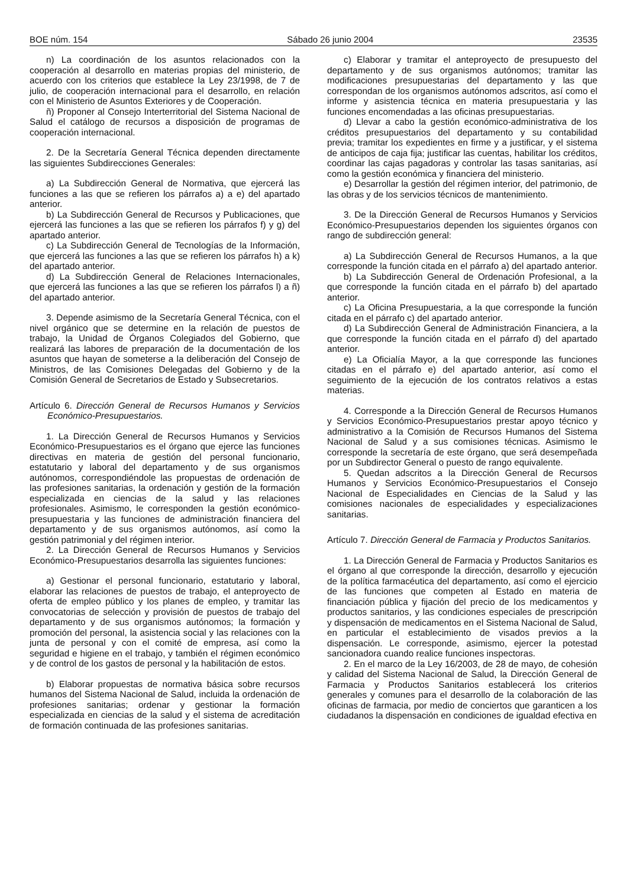BOE núm. 154 Sábado 26 junio 2004 23535
n) La coordinación de los asuntos relacionados con la cooperación al desarrollo en materias propias del ministerio, de acuerdo con los criterios que establece la Ley 23/1998, de 7 de julio, de cooperación internacional para el desarrollo, en relación con el Ministerio de Asuntos Exteriores y de Cooperación.
ñ) Proponer al Consejo Interterritorial del Sistema Nacional de Salud el catálogo de recursos a disposición de programas de cooperación internacional.
2. De la Secretaría General Técnica dependen directamente las siguientes Subdirecciones Generales:
a) La Subdirección General de Normativa, que ejercerá las funciones a las que se refieren los párrafos a) a e) del apartado anterior.
b) La Subdirección General de Recursos y Publicaciones, que ejercerá las funciones a las que se refieren los párrafos f) y g) del apartado anterior.
c) La Subdirección General de Tecnologías de la Información, que ejercerá las funciones a las que se refieren los párrafos h) a k) del apartado anterior.
d) La Subdirección General de Relaciones Internacionales, que ejercerá las funciones a las que se refieren los párrafos l) a ñ) del apartado anterior.
3. Depende asimismo de la Secretaría General Técnica, con el nivel orgánico que se determine en la relación de puestos de trabajo, la Unidad de Órganos Colegiados del Gobierno, que realizará las labores de preparación de la documentación de los asuntos que hayan de someterse a la deliberación del Consejo de Ministros, de las Comisiones Delegadas del Gobierno y de la Comisión General de Secretarios de Estado y Subsecretarios.
Artículo 6. Dirección General de Recursos Humanos y Servicios Económico-Presupuestarios.
1. La Dirección General de Recursos Humanos y Servicios Económico-Presupuestarios es el órgano que ejerce las funciones directivas en materia de gestión del personal funcionario, estatutario y laboral del departamento y de sus organismos autónomos, correspondiéndole las propuestas de ordenación de las profesiones sanitarias, la ordenación y gestión de la formación especializada en ciencias de la salud y las relaciones profesionales. Asimismo, le corresponden la gestión económico-presupuestaria y las funciones de administración financiera del departamento y de sus organismos autónomos, así como la gestión patrimonial y del régimen interior.
2. La Dirección General de Recursos Humanos y Servicios Económico-Presupuestarios desarrolla las siguientes funciones:
a) Gestionar el personal funcionario, estatutario y laboral, elaborar las relaciones de puestos de trabajo, el anteproyecto de oferta de empleo público y los planes de empleo, y tramitar las convocatorias de selección y provisión de puestos de trabajo del departamento y de sus organismos autónomos; la formación y promoción del personal, la asistencia social y las relaciones con la junta de personal y con el comité de empresa, así como la seguridad e higiene en el trabajo, y también el régimen económico y de control de los gastos de personal y la habilitación de estos.
b) Elaborar propuestas de normativa básica sobre recursos humanos del Sistema Nacional de Salud, incluida la ordenación de profesiones sanitarias; ordenar y gestionar la formación especializada en ciencias de la salud y el sistema de acreditación de formación continuada de las profesiones sanitarias.
c) Elaborar y tramitar el anteproyecto de presupuesto del departamento y de sus organismos autónomos; tramitar las modificaciones presupuestarias del departamento y las que correspondan de los organismos autónomos adscritos, así como el informe y asistencia técnica en materia presupuestaria y las funciones encomendadas a las oficinas presupuestarias.
d) Llevar a cabo la gestión económico-administrativa de los créditos presupuestarios del departamento y su contabilidad previa; tramitar los expedientes en firme y a justificar, y el sistema de anticipos de caja fija; justificar las cuentas, habilitar los créditos, coordinar las cajas pagadoras y controlar las tasas sanitarias, así como la gestión económica y financiera del ministerio.
e) Desarrollar la gestión del régimen interior, del patrimonio, de las obras y de los servicios técnicos de mantenimiento.
3. De la Dirección General de Recursos Humanos y Servicios Económico-Presupuestarios dependen los siguientes órganos con rango de subdirección general:
a) La Subdirección General de Recursos Humanos, a la que corresponde la función citada en el párrafo a) del apartado anterior.
b) La Subdirección General de Ordenación Profesional, a la que corresponde la función citada en el párrafo b) del apartado anterior.
c) La Oficina Presupuestaria, a la que corresponde la función citada en el párrafo c) del apartado anterior.
d) La Subdirección General de Administración Financiera, a la que corresponde la función citada en el párrafo d) del apartado anterior.
e) La Oficialía Mayor, a la que corresponde las funciones citadas en el párrafo e) del apartado anterior, así como el seguimiento de la ejecución de los contratos relativos a estas materias.
4. Corresponde a la Dirección General de Recursos Humanos y Servicios Económico-Presupuestarios prestar apoyo técnico y administrativo a la Comisión de Recursos Humanos del Sistema Nacional de Salud y a sus comisiones técnicas. Asimismo le corresponde la secretaría de este órgano, que será desempeñada por un Subdirector General o puesto de rango equivalente.
5. Quedan adscritos a la Dirección General de Recursos Humanos y Servicios Económico-Presupuestarios el Consejo Nacional de Especialidades en Ciencias de la Salud y las comisiones nacionales de especialidades y especializaciones sanitarias.
Artículo 7. Dirección General de Farmacia y Productos Sanitarios.
1. La Dirección General de Farmacia y Productos Sanitarios es el órgano al que corresponde la dirección, desarrollo y ejecución de la política farmacéutica del departamento, así como el ejercicio de las funciones que competen al Estado en materia de financiación pública y fijación del precio de los medicamentos y productos sanitarios, y las condiciones especiales de prescripción y dispensación de medicamentos en el Sistema Nacional de Salud, en particular el establecimiento de visados previos a la dispensación. Le corresponde, asimismo, ejercer la potestad sancionadora cuando realice funciones inspectoras.
2. En el marco de la Ley 16/2003, de 28 de mayo, de cohesión y calidad del Sistema Nacional de Salud, la Dirección General de Farmacia y Productos Sanitarios establecerá los criterios generales y comunes para el desarrollo de la colaboración de las oficinas de farmacia, por medio de conciertos que garanticen a los ciudadanos la dispensación en condiciones de igualdad efectiva en